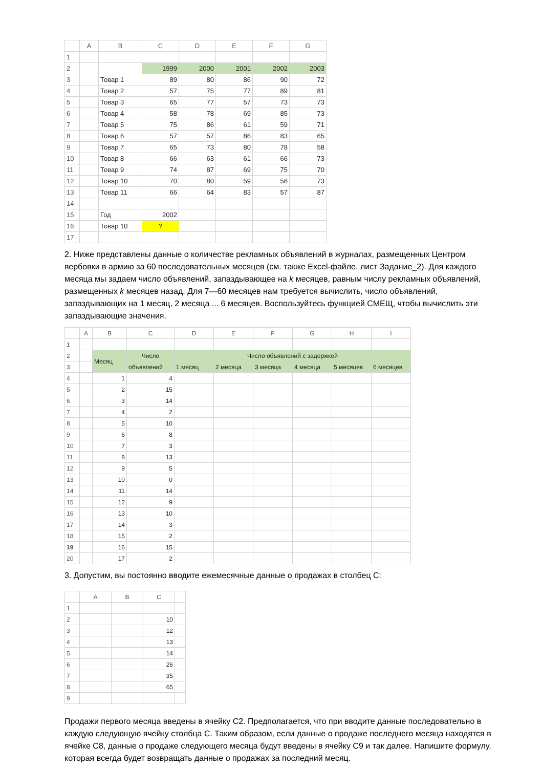| | A | B | C | D | E | F | G |
| --- | --- | --- | --- | --- | --- | --- | --- |
| 1 | | | | | | | |
| 2 | | | 1999 | 2000 | 2001 | 2002 | 2003 |
| 3 | | Товар 1 | 89 | 80 | 86 | 90 | 72 |
| 4 | | Товар 2 | 57 | 75 | 77 | 89 | 81 |
| 5 | | Товар 3 | 65 | 77 | 57 | 73 | 73 |
| 6 | | Товар 4 | 58 | 78 | 69 | 85 | 73 |
| 7 | | Товар 5 | 75 | 86 | 61 | 59 | 71 |
| 8 | | Товар 6 | 57 | 57 | 86 | 83 | 65 |
| 9 | | Товар 7 | 65 | 73 | 80 | 78 | 58 |
| 10 | | Товар 8 | 66 | 63 | 61 | 66 | 73 |
| 11 | | Товар 9 | 74 | 87 | 69 | 75 | 70 |
| 12 | | Товар 10 | 70 | 80 | 59 | 56 | 73 |
| 13 | | Товар 11 | 66 | 64 | 83 | 57 | 87 |
| 14 | | | | | | | |
| 15 | | Год | 2002 | | | | |
| 16 | | Товар 10 | ? | | | | |
| 17 | | | | | | | |
2. Ниже представлены данные о количестве рекламных объявлений в журналах, размещенных Центром вербовки в армию за 60 последовательных месяцев (см. также Excel-файле, лист Задание_2). Для каждого месяца мы задаем число объявлений, запаздывающее на k месяцев, равным числу рекламных объявлений, размещенных k месяцев назад. Для 7—60 месяцев нам требуется вычислить, число объявлений, запаздывающих на 1 месяц, 2 месяца ... 6 месяцев. Воспользуйтесь функцией СМЕЩ, чтобы вычислить эти запаздывающие значения.
| | A | B | C | D | E | F | G | H | I |
| --- | --- | --- | --- | --- | --- | --- | --- | --- | --- |
| 1 | | | | | | | | | |
| 2 | | Месяц | Число | Число объявлений с задержкой | | | | | |
| 3 | | | объявлений | 1 месяц | 2 месяца | 3 месяца | 4 месяца | 5 месяцев | 6 месяцев |
| 4 | | 1 | 4 | | | | | | |
| 5 | | 2 | 15 | | | | | | |
| 6 | | 3 | 14 | | | | | | |
| 7 | | 4 | 2 | | | | | | |
| 8 | | 5 | 10 | | | | | | |
| 9 | | 6 | 8 | | | | | | |
| 10 | | 7 | 3 | | | | | | |
| 11 | | 8 | 13 | | | | | | |
| 12 | | 9 | 5 | | | | | | |
| 13 | | 10 | 0 | | | | | | |
| 14 | | 11 | 14 | | | | | | |
| 15 | | 12 | 9 | | | | | | |
| 16 | | 13 | 10 | | | | | | |
| 17 | | 14 | 3 | | | | | | |
| 18 | | 15 | 2 | | | | | | |
| 19 | | 16 | 15 | | | | | | |
| 20 | | 17 | 2 | | | | | | |
3. Допустим, вы постоянно вводите ежемесячные данные о продажах в столбец С:
| | A | B | C | |
| --- | --- | --- | --- | --- |
| 1 | | | | |
| 2 | | | 10 | |
| 3 | | | 12 | |
| 4 | | | 13 | |
| 5 | | | 14 | |
| 6 | | | 26 | |
| 7 | | | 35 | |
| 8 | | | 65 | |
| 9 | | | | |
Продажи первого месяца введены в ячейку С2. Предполагается, что при вводите данные последовательно в каждую следующую ячейку столбца С. Таким образом, если данные о продаже последнего месяца находятся в ячейке С8, данные о продаже следующего месяца будут введены в ячейку С9 и так далее. Напишите формулу, которая всегда будет возвращать данные о продажах за последний месяц.